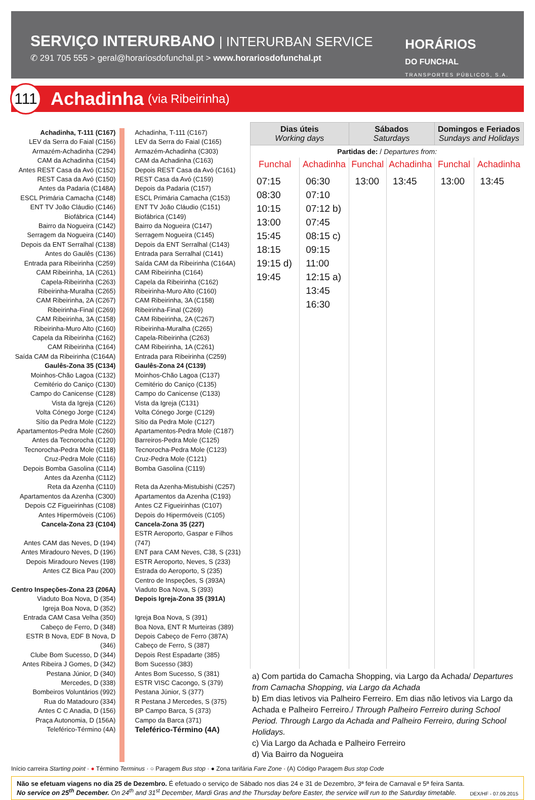SERVIÇO INTERURBANO | INTERURBAN SERVICE
✆ 291 705 555 > geral@horariosdofunchal.pt > www.horariosdofunchal.pt
HORÁRIOS
DO FUNCHAL
TRANSPORTES PÚBLICOS, S.A.
111
Achadinha (via Ribeirinha)
Achadinha, T-111 (C167)
LEV da Serra do Faial (C156)
Armazém-Achadinha (C294)
CAM da Achadinha (C154)
Antes REST Casa da Avó (C152)
REST Casa da Avó (C150)
Antes da Padaria (C148A)
ESCL Primária Camacha (C148)
ENT TV João Cláudio (C146)
Biofábrica (C144)
Bairro da Nogueira (C142)
Serragem da Nogueira (C140)
Depois da ENT Serralhal (C138)
Antes do Gaulês (C136)
Entrada para Ribeirinha (C259)
CAM Ribeirinha, 1A (C261)
Capela-Ribeirinha (C263)
Ribeirinha-Muralha (C265)
CAM Ribeirinha, 2A (C267)
Ribeirinha-Final (C269)
CAM Ribeirinha, 3A (C158)
Ribeirinha-Muro Alto (C160)
Capela da Ribeirinha (C162)
CAM Ribeirinha (C164)
Saída CAM da Ribeirinha (C164A)
Gaulês-Zona 35 (C134)
Moinhos-Chão Lagoa (C132)
Cemitério do Caniço (C130)
Campo do Canicense (C128)
Vista da Igreja (C126)
Volta Cónego Jorge (C124)
Sítio da Pedra Mole (C122)
Apartamentos-Pedra Mole (C260)
Antes da Tecnorocha (C120)
Tecnorocha-Pedra Mole (C118)
Cruz-Pedra Mole (C116)
Depois Bomba Gasolina (C114)
Antes da Azenha (C112)
Reta da Azenha (C110)
Apartamentos da Azenha (C300)
Depois CZ Figueirinhas (C108)
Antes Hipermóveis (C106)
Cancela-Zona 23 (C104)
Antes CAM das Neves, D (194)
Antes Miradouro Neves, D (196)
Depois Miradouro Neves (198)
Antes CZ Bica Pau (200)
Centro Inspeções-Zona 23 (206A)
Viaduto Boa Nova, D (354)
Igreja Boa Nova, D (352)
Entrada CAM Casa Velha (350)
Cabeço de Ferro, D (348)
ESTR B Nova, EDF B Nova, D (346)
Clube Bom Sucesso, D (344)
Antes Ribeira J Gomes, D (342)
Pestana Júnior, D (340)
Mercedes, D (338)
Bombeiros Voluntários (992)
Rua do Matadouro (334)
Antes C C Anadia, D (156)
Praça Autonomia, D (156A)
Teleférico-Término (4A)
Achadinha, T-111 (C167)
LEV da Serra do Faial (C165)
Armazém-Achadinha (C303)
CAM da Achadinha (C163)
Depois REST Casa da Avó (C161)
REST Casa da Avó (C159)
Depois da Padaria (C157)
ESCL Primária Camacha (C153)
ENT TV João Cláudio (C151)
Biofábrica (C149)
Bairro da Nogueira (C147)
Serragem Nogueira (C145)
Depois da ENT Serralhal (C143)
Entrada para Serralhal (C141)
Saída CAM da Ribeirinha (C164A)
CAM Ribeirinha (C164)
Capela da Ribeirinha (C162)
Ribeirinha-Muro Alto (C160)
CAM Ribeirinha, 3A (C158)
Ribeirinha-Final (C269)
CAM Ribeirinha, 2A (C267)
Ribeirinha-Muralha (C265)
Capela-Ribeirinha (C263)
CAM Ribeirinha, 1A (C261)
Entrada para Ribeirinha (C259)
Gaulês-Zona 24 (C139)
Moinhos-Chão Lagoa (C137)
Cemitério do Caniço (C135)
Campo do Canicense (C133)
Vista da Igreja (C131)
Volta Cónego Jorge (C129)
Sítio da Pedra Mole (C127)
Apartamentos-Pedra Mole (C187)
Barreiros-Pedra Mole (C125)
Tecnorocha-Pedra Mole (C123)
Cruz-Pedra Mole (C121)
Bomba Gasolina (C119)
Reta da Azenha-Mistubishi (C257)
Apartamentos da Azenha (C193)
Antes CZ Figueirinhas (C107)
Depois do Hipermóveis (C105)
Cancela-Zona 35 (227)
ESTR Aeroporto, Gaspar e Filhos (747)
ENT para CAM Neves, C38, S (231)
ESTR Aeroporto, Neves, S (233)
Estrada do Aeroporto, S (235)
Centro de Inspeções, S (393A)
Viaduto Boa Nova, S (393)
Depois Igreja-Zona 35 (391A)
Igreja Boa Nova, S (391)
Boa Nova, ENT R Murteiras (389)
Depois Cabeço de Ferro (387A)
Cabeço de Ferro, S (387)
Depois Rest Espadarte (385)
Bom Sucesso (383)
Antes Bom Sucesso, S (381)
ESTR VISC Cacongo, S (379)
Pestana Júnior, S (377)
R Pestana J Mercedes, S (375)
BP Campo Barca, S (373)
Campo da Barca (371)
Teleférico-Término (4A)
| Dias úteis Working days | | Sábados Saturdays | | Domingos e Feriados Sundays and Holidays | |
| --- | --- | --- | --- | --- | --- |
| Partidas de: / Departures from: | | | | | |
| Funchal | Achadinha | Funchal | Achadinha | Funchal | Achadinha |
| 07:15 08:30 10:15 13:00 15:45 18:15 19:15 d) 19:45 | 06:30 07:10 07:12 b) 07:45 08:15 c) 09:15 11:00 12:15 a) 13:45 16:30 | 13:00 | 13:45 | 13:00 | 13:45 |
a) Com partida do Camacha Shopping, via Largo da Achada/ Departures from Camacha Shopping, via Largo da Achada
b) Em dias letivos via Palheiro Ferreiro. Em dias não letivos via Largo da Achada e Palheiro Ferreiro./ Through Palheiro Ferreiro during School Period. Through Largo da Achada and Palheiro Ferreiro, during School Holidays.
c) Via Largo da Achada e Palheiro Ferreiro
d) Via Bairro da Nogueira
Início carreira Starting point · ● Término Terminus · ○ Paragem Bus stop · ● Zona tarifária Fare Zone · (A) Código Paragem Bus stop Code
Não se efetuam viagens no dia 25 de Dezembro. É efetuado o serviço de Sábado nos dias 24 e 31 de Dezembro, 3ª feira de Carnaval e 5ª feira Santa.
No service on 25<sup>th</sup> December. On 24<sup>th</sup> and 31<sup>st</sup> December, Mardi Gras and the Thursday before Easter, the service will run to the Saturday timetable.
DEX/HF - 07.09.2015